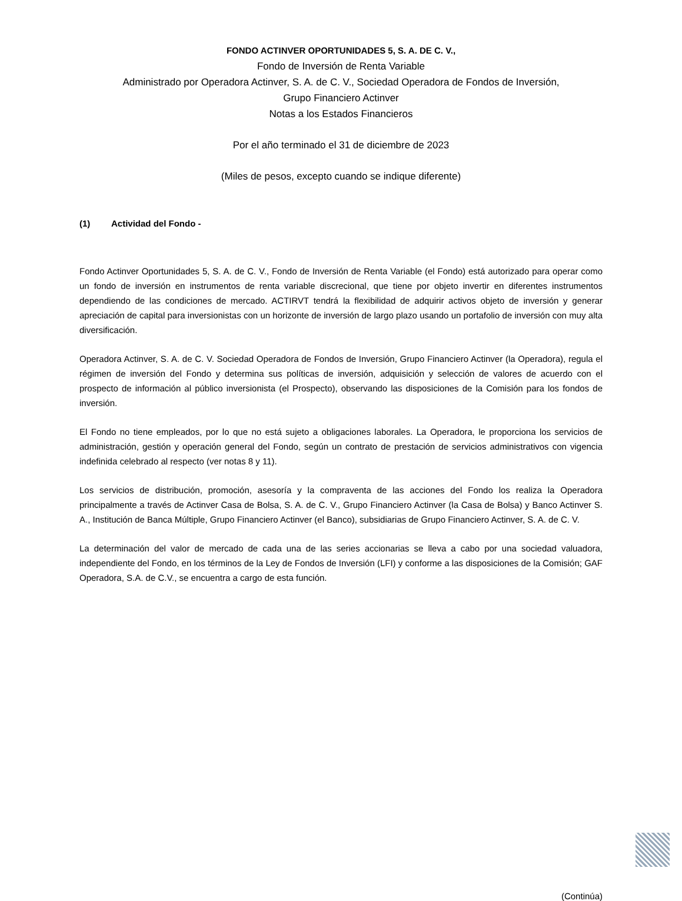FONDO ACTINVER OPORTUNIDADES 5, S. A. DE C. V.,
Fondo de Inversión de Renta Variable
Administrado por Operadora Actinver, S. A. de C. V., Sociedad Operadora de Fondos de Inversión,
Grupo Financiero Actinver
Notas a los Estados Financieros
Por el año terminado el 31 de diciembre de 2023
(Miles de pesos, excepto cuando se indique diferente)
(1) Actividad del Fondo -
Fondo Actinver Oportunidades 5, S. A. de C. V., Fondo de Inversión de Renta Variable (el Fondo) está autorizado para operar como un fondo de inversión en instrumentos de renta variable discrecional, que tiene por objeto invertir en diferentes instrumentos dependiendo de las condiciones de mercado. ACTIRVT tendrá la flexibilidad de adquirir activos objeto de inversión y generar apreciación de capital para inversionistas con un horizonte de inversión de largo plazo usando un portafolio de inversión con muy alta diversificación.
Operadora Actinver, S. A. de C. V. Sociedad Operadora de Fondos de Inversión, Grupo Financiero Actinver (la Operadora), regula el régimen de inversión del Fondo y determina sus políticas de inversión, adquisición y selección de valores de acuerdo con el prospecto de información al público inversionista (el Prospecto), observando las disposiciones de la Comisión para los fondos de inversión.
El Fondo no tiene empleados, por lo que no está sujeto a obligaciones laborales. La Operadora, le proporciona los servicios de administración, gestión y operación general del Fondo, según un contrato de prestación de servicios administrativos con vigencia indefinida celebrado al respecto (ver notas 8 y 11).
Los servicios de distribución, promoción, asesoría y la compraventa de las acciones del Fondo los realiza la Operadora principalmente a través de Actinver Casa de Bolsa, S. A. de C. V., Grupo Financiero Actinver (la Casa de Bolsa) y Banco Actinver S. A., Institución de Banca Múltiple, Grupo Financiero Actinver (el Banco), subsidiarias de Grupo Financiero Actinver, S. A. de C. V.
La determinación del valor de mercado de cada una de las series accionarias se lleva a cabo por una sociedad valuadora, independiente del Fondo, en los términos de la Ley de Fondos de Inversión (LFI) y conforme a las disposiciones de la Comisión; GAF Operadora, S.A. de C.V., se encuentra a cargo de esta función.
(Continúa)